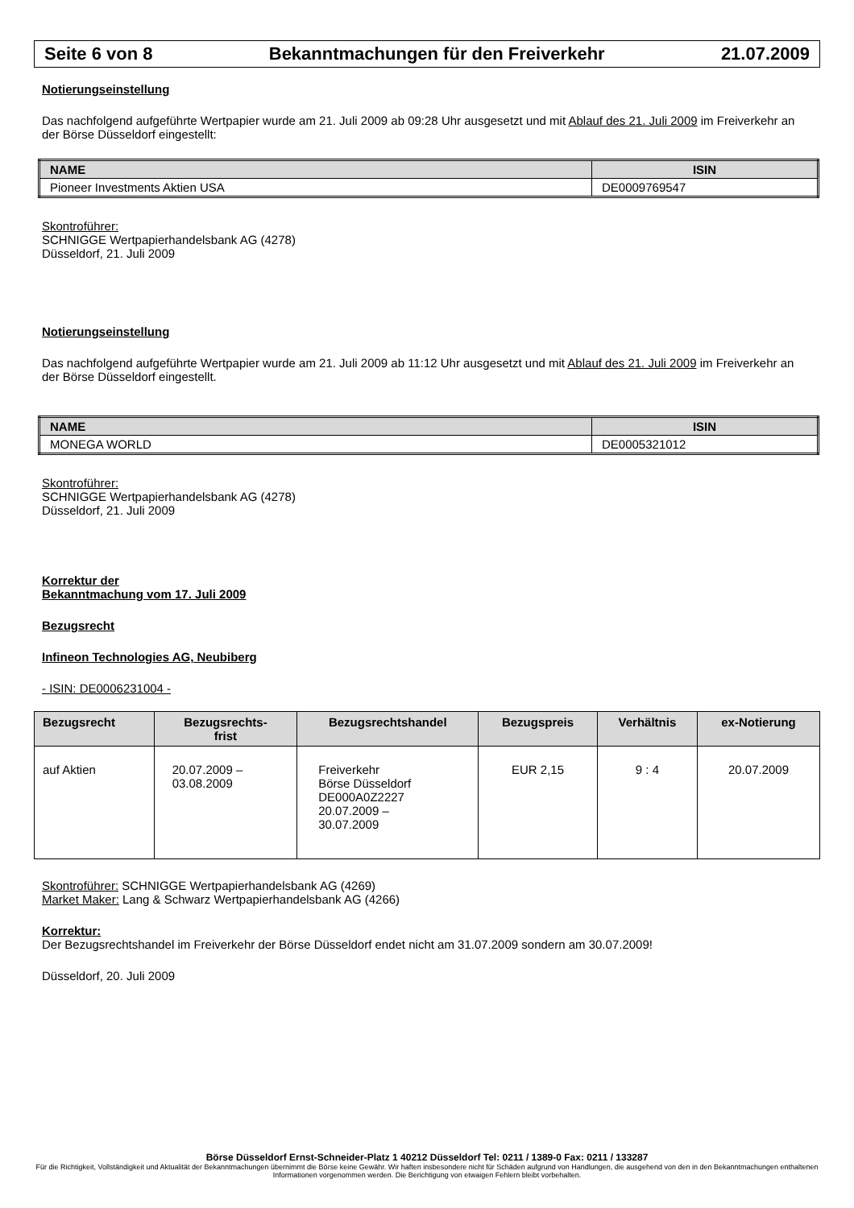Seite 6 von 8 Bekanntmachungen für den Freiverkehr 21.07.2009
Notierungseinstellung
Das nachfolgend aufgeführte Wertpapier wurde am 21. Juli 2009 ab 09:28 Uhr ausgesetzt und mit Ablauf des 21. Juli 2009 im Freiverkehr an der Börse Düsseldorf eingestellt:
| NAME | ISIN |
| --- | --- |
| Pioneer Investments Aktien USA | DE0009769547 |
Skontroführer:
SCHNIGGE Wertpapierhandelsbank AG (4278)
Düsseldorf, 21. Juli 2009
Notierungseinstellung
Das nachfolgend aufgeführte Wertpapier wurde am 21. Juli 2009 ab 11:12 Uhr ausgesetzt und mit Ablauf des 21. Juli 2009 im Freiverkehr an der Börse Düsseldorf eingestellt.
| NAME | ISIN |
| --- | --- |
| MONEGA WORLD | DE0005321012 |
Skontroführer:
SCHNIGGE Wertpapierhandelsbank AG (4278)
Düsseldorf, 21. Juli 2009
Korrektur der
Bekanntmachung vom 17. Juli 2009
Bezugsrecht
Infineon Technologies AG, Neubiberg
- ISIN: DE0006231004 -
| Bezugsrecht | Bezugsrechts- frist | Bezugsrechtshandel | Bezugspreis | Verhältnis | ex-Notierung |
| --- | --- | --- | --- | --- | --- |
| auf Aktien | 20.07.2009 – 03.08.2009 | Freiverkehr Börse Düsseldorf DE000A0Z2227 20.07.2009 – 30.07.2009 | EUR 2,15 | 9 : 4 | 20.07.2009 |
Skontroführer: SCHNIGGE Wertpapierhandelsbank AG (4269)
Market Maker: Lang & Schwarz Wertpapierhandelsbank AG (4266)
Korrektur:
Der Bezugsrechtshandel im Freiverkehr der Börse Düsseldorf endet nicht am 31.07.2009 sondern am 30.07.2009!
Düsseldorf, 20. Juli 2009
Börse Düsseldorf Ernst-Schneider-Platz 1 40212 Düsseldorf Tel: 0211 / 1389-0 Fax: 0211 / 133287
Für die Richtigkeit, Vollständigkeit und Aktualität der Bekanntmachungen übernimmt die Börse keine Gewähr. Wir haften insbesondere nicht für Schäden aufgrund von Handlungen, die ausgehend von den in den Bekanntmachungen enthaltenen Informationen vorgenommen werden. Die Berichtigung von etwaigen Fehlern bleibt vorbehalten.